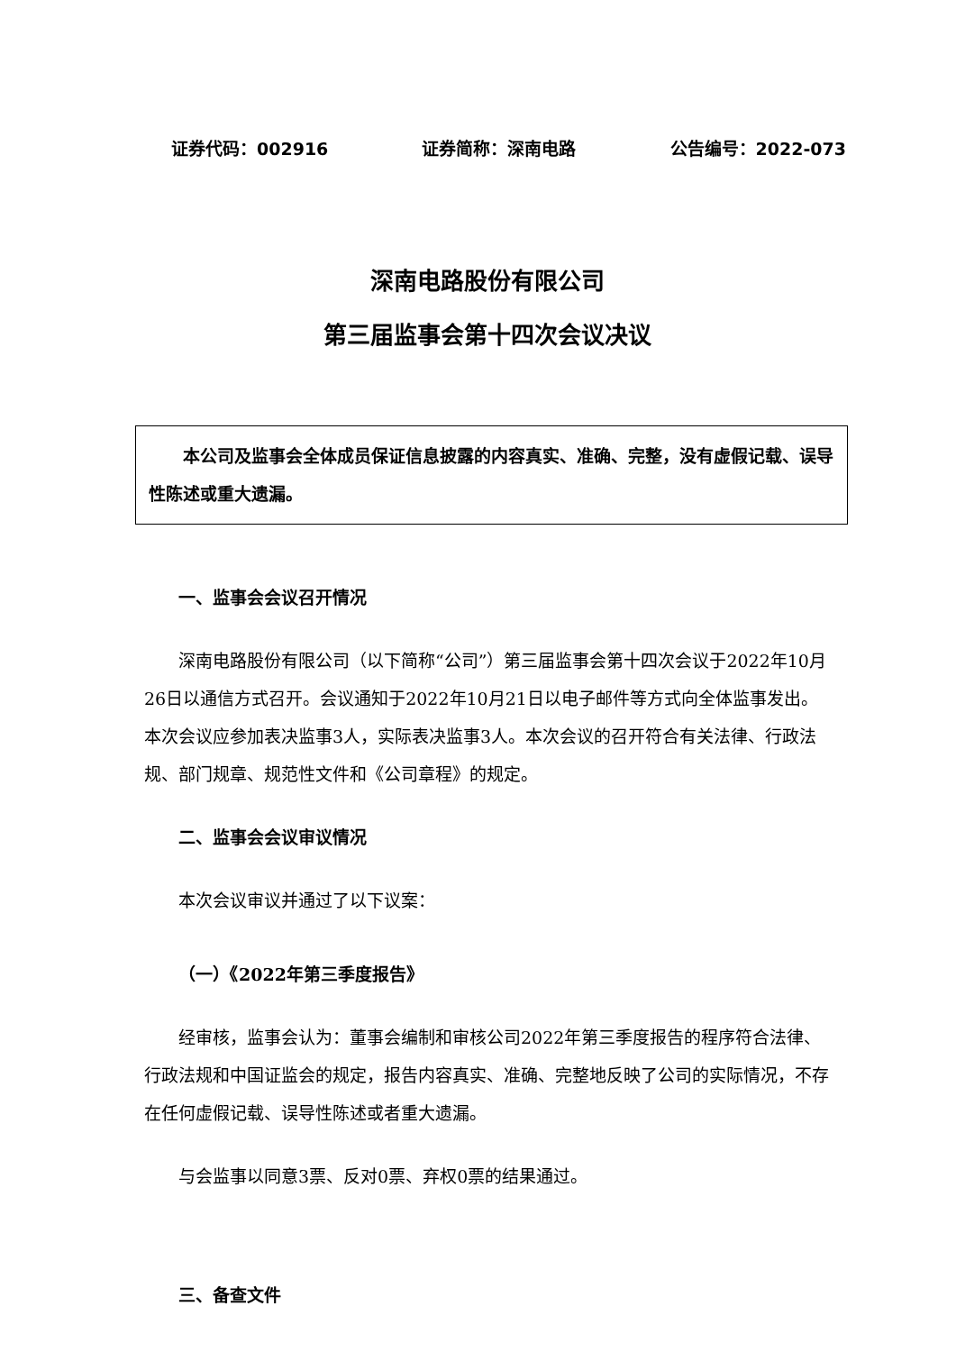证券代码：002916 证券简称：深南电路 公告编号：2022-073
深南电路股份有限公司
第三届监事会第十四次会议决议
本公司及监事会全体成员保证信息披露的内容真实、准确、完整，没有虚假记载、误导性陈述或重大遗漏。
一、监事会会议召开情况
深南电路股份有限公司（以下简称“公司”）第三届监事会第十四次会议于2022年10月26日以通信方式召开。会议通知于2022年10月21日以电子邮件等方式向全体监事发出。本次会议应参加表决监事3人，实际表决监事3人。本次会议的召开符合有关法律、行政法规、部门规章、规范性文件和《公司章程》的规定。
二、监事会会议审议情况
本次会议审议并通过了以下议案：
（一）《2022年第三季度报告》
经审核，监事会认为：董事会编制和审核公司2022年第三季度报告的程序符合法律、行政法规和中国证监会的规定，报告内容真实、准确、完整地反映了公司的实际情况，不存在任何虚假记载、误导性陈述或者重大遗漏。
与会监事以同意3票、反对0票、弃权0票的结果通过。
三、备查文件